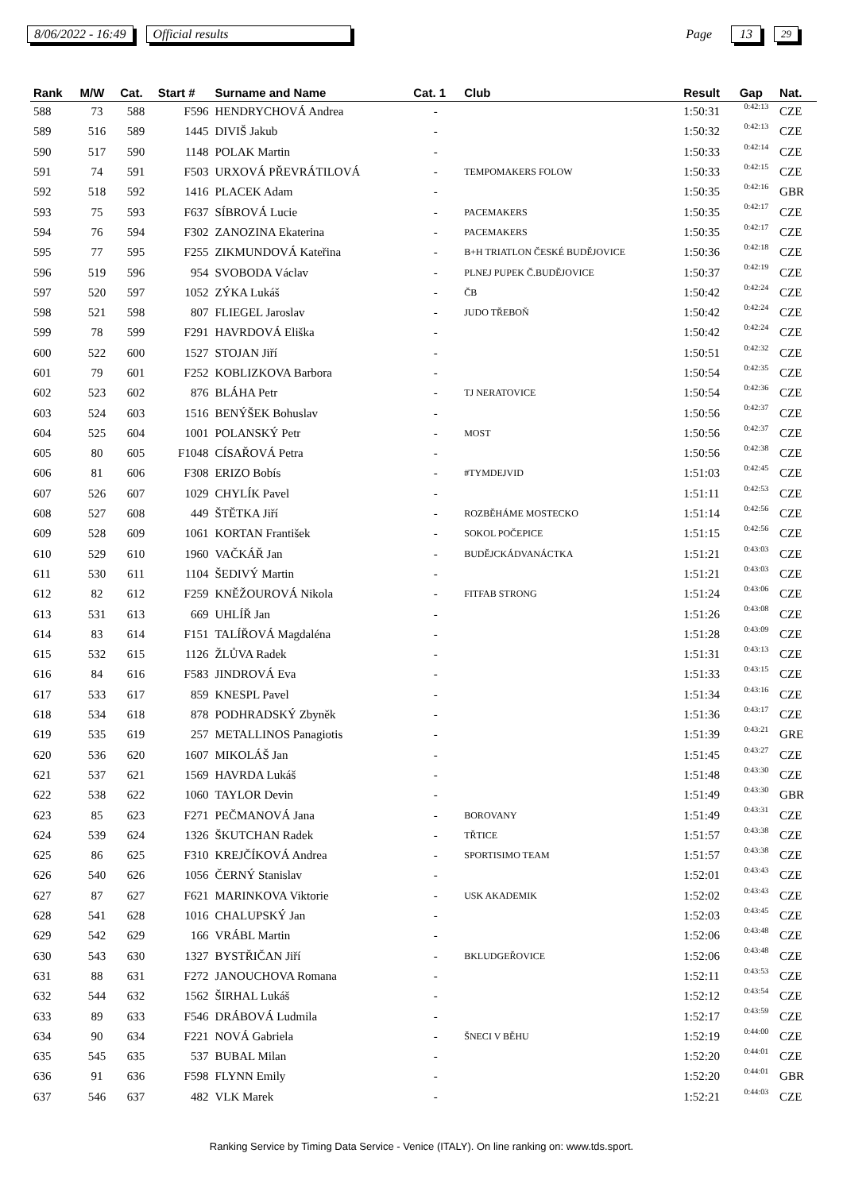8/06/2022 - 16:49 Official results Page 13 29
| Rank | M/W | Cat. | Start # | Surname and Name | Cat. 1 | Club | Result | Gap | Nat. |
| --- | --- | --- | --- | --- | --- | --- | --- | --- | --- |
| 588 | 73 | 588 | F596 | HENDRYCHOVÁ Andrea | - | | 1:50:31 | 0:42:13 | CZE |
| 589 | 516 | 589 | 1445 | DIVIŠ Jakub | - | | 1:50:32 | 0:42:13 | CZE |
| 590 | 517 | 590 | 1148 | POLAK Martin | - | | 1:50:33 | 0:42:14 | CZE |
| 591 | 74 | 591 | F503 | URXOVÁ PŘEVRÁTILOVÁ | - | TEMPOMAKERS FOLOW | 1:50:33 | 0:42:15 | CZE |
| 592 | 518 | 592 | 1416 | PLACEK Adam | - | | 1:50:35 | 0:42:16 | GBR |
| 593 | 75 | 593 | F637 | SÍBROVÁ Lucie | - | PACEMAKERS | 1:50:35 | 0:42:17 | CZE |
| 594 | 76 | 594 | F302 | ZANOZINA Ekaterina | - | PACEMAKERS | 1:50:35 | 0:42:17 | CZE |
| 595 | 77 | 595 | F255 | ZIKMUNDOVÁ Kateřina | - | B+H TRIATLON ČESKÉ BUDĚJOVICE | 1:50:36 | 0:42:18 | CZE |
| 596 | 519 | 596 | 954 | SVOBODA Václav | - | PLNEJ PUPEK Č.BUDĚJOVICE | 1:50:37 | 0:42:19 | CZE |
| 597 | 520 | 597 | 1052 | ZÝKA Lukáš | - | ČB | 1:50:42 | 0:42:24 | CZE |
| 598 | 521 | 598 | 807 | FLIEGEL Jaroslav | - | JUDO TŘEBOŇ | 1:50:42 | 0:42:24 | CZE |
| 599 | 78 | 599 | F291 | HAVRDOVÁ Eliška | - | | 1:50:42 | 0:42:24 | CZE |
| 600 | 522 | 600 | 1527 | STOJAN Jiří | - | | 1:50:51 | 0:42:32 | CZE |
| 601 | 79 | 601 | F252 | KOBLIZKOVA Barbora | - | | 1:50:54 | 0:42:35 | CZE |
| 602 | 523 | 602 | 876 | BLÁHA Petr | - | TJ NERATOVICE | 1:50:54 | 0:42:36 | CZE |
| 603 | 524 | 603 | 1516 | BENÝŠEK Bohuslav | - | | 1:50:56 | 0:42:37 | CZE |
| 604 | 525 | 604 | 1001 | POLANSKÝ Petr | - | MOST | 1:50:56 | 0:42:37 | CZE |
| 605 | 80 | 605 | F1048 | CÍSAŘOVÁ Petra | - | | 1:50:56 | 0:42:38 | CZE |
| 606 | 81 | 606 | F308 | ERIZO Bobís | - | #TYMDEJVID | 1:51:03 | 0:42:45 | CZE |
| 607 | 526 | 607 | 1029 | CHYLÍK Pavel | - | | 1:51:11 | 0:42:53 | CZE |
| 608 | 527 | 608 | 449 | ŠTĚTKA Jiří | - | ROZBĚHÁME MOSTECKO | 1:51:14 | 0:42:56 | CZE |
| 609 | 528 | 609 | 1061 | KORTAN František | - | SOKOL POČEPICE | 1:51:15 | 0:42:56 | CZE |
| 610 | 529 | 610 | 1960 | VAČKÁŘ Jan | - | BUDĚJCKÁDVANÁCTKA | 1:51:21 | 0:43:03 | CZE |
| 611 | 530 | 611 | 1104 | ŠEDIVÝ Martin | - | | 1:51:21 | 0:43:03 | CZE |
| 612 | 82 | 612 | F259 | KNĚŽOUROVÁ Nikola | - | FITFAB STRONG | 1:51:24 | 0:43:06 | CZE |
| 613 | 531 | 613 | 669 | UHLÍŘ Jan | - | | 1:51:26 | 0:43:08 | CZE |
| 614 | 83 | 614 | F151 | TALÍŘOVÁ Magdaléna | - | | 1:51:28 | 0:43:09 | CZE |
| 615 | 532 | 615 | 1126 | ŽLŮVA Radek | - | | 1:51:31 | 0:43:13 | CZE |
| 616 | 84 | 616 | F583 | JINDROVÁ Eva | - | | 1:51:33 | 0:43:15 | CZE |
| 617 | 533 | 617 | 859 | KNESPL Pavel | - | | 1:51:34 | 0:43:16 | CZE |
| 618 | 534 | 618 | 878 | PODHRADSKÝ Zbyněk | - | | 1:51:36 | 0:43:17 | CZE |
| 619 | 535 | 619 | 257 | METALLINOS Panagiotis | - | | 1:51:39 | 0:43:21 | GRE |
| 620 | 536 | 620 | 1607 | MIKOLÁŠ Jan | - | | 1:51:45 | 0:43:27 | CZE |
| 621 | 537 | 621 | 1569 | HAVRDA Lukáš | - | | 1:51:48 | 0:43:30 | CZE |
| 622 | 538 | 622 | 1060 | TAYLOR Devin | - | | 1:51:49 | 0:43:30 | GBR |
| 623 | 85 | 623 | F271 | PEČMANOVÁ Jana | - | BOROVANY | 1:51:49 | 0:43:31 | CZE |
| 624 | 539 | 624 | 1326 | ŠKUTCHAN Radek | - | TŘTICE | 1:51:57 | 0:43:38 | CZE |
| 625 | 86 | 625 | F310 | KREJČÍKOVÁ Andrea | - | SPORTISIMO TEAM | 1:51:57 | 0:43:38 | CZE |
| 626 | 540 | 626 | 1056 | ČERNÝ Stanislav | - | | 1:52:01 | 0:43:43 | CZE |
| 627 | 87 | 627 | F621 | MARINKOVA Viktorie | - | USK AKADEMIK | 1:52:02 | 0:43:43 | CZE |
| 628 | 541 | 628 | 1016 | CHALUPSKÝ Jan | - | | 1:52:03 | 0:43:45 | CZE |
| 629 | 542 | 629 | 166 | VRÁBL Martin | - | | 1:52:06 | 0:43:48 | CZE |
| 630 | 543 | 630 | 1327 | BYSTŘIČAN Jiří | - | BKLUDGEŘOVICE | 1:52:06 | 0:43:48 | CZE |
| 631 | 88 | 631 | F272 | JANOUCHOVA Romana | - | | 1:52:11 | 0:43:53 | CZE |
| 632 | 544 | 632 | 1562 | ŠIRHAL Lukáš | - | | 1:52:12 | 0:43:54 | CZE |
| 633 | 89 | 633 | F546 | DRÁBOVÁ Ludmila | - | | 1:52:17 | 0:43:59 | CZE |
| 634 | 90 | 634 | F221 | NOVÁ Gabriela | - | ŠNECI V BĚHU | 1:52:19 | 0:44:00 | CZE |
| 635 | 545 | 635 | 537 | BUBAL Milan | - | | 1:52:20 | 0:44:01 | CZE |
| 636 | 91 | 636 | F598 | FLYNN Emily | - | | 1:52:20 | 0:44:01 | GBR |
| 637 | 546 | 637 | 482 | VLK Marek | - | | 1:52:21 | 0:44:03 | CZE |
Ranking Service by Timing Data Service - Venice (ITALY). On line ranking on: www.tds.sport.